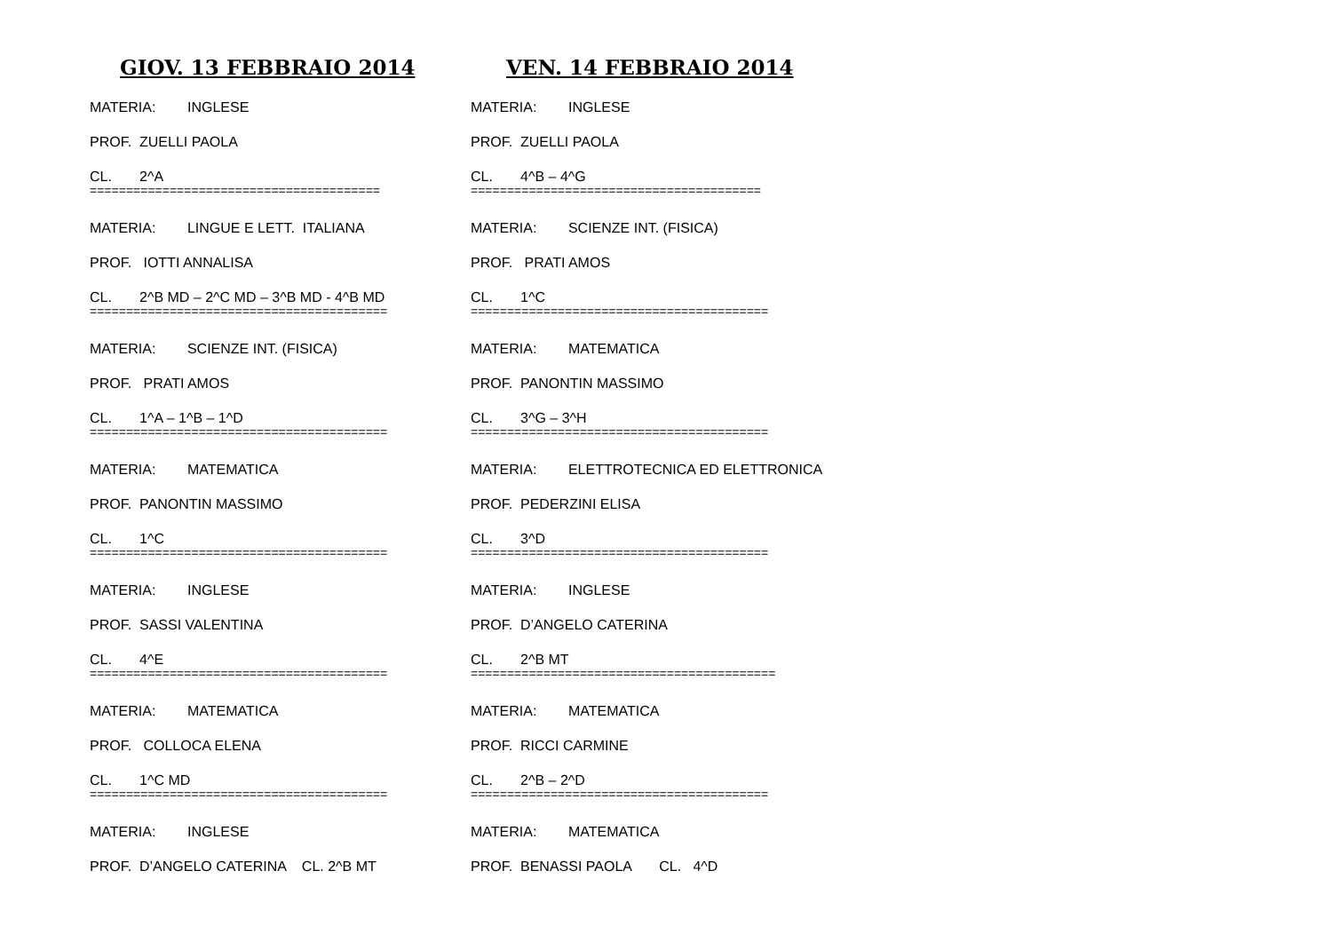GIOV. 13 FEBBRAIO 2014
MATERIA: INGLESE
PROF. ZUELLI PAOLA
CL. 2^A
========================================
MATERIA: LINGUE E LETT. ITALIANA
PROF. IOTTI ANNALISA
CL. 2^B MD – 2^C MD – 3^B MD - 4^B MD
=========================================
MATERIA: SCIENZE INT. (FISICA)
PROF. PRATI AMOS
CL. 1^A – 1^B – 1^D
=========================================
MATERIA: MATEMATICA
PROF. PANONTIN MASSIMO
CL. 1^C
=========================================
MATERIA: INGLESE
PROF. SASSI VALENTINA
CL. 4^E
=========================================
MATERIA: MATEMATICA
PROF. COLLOCA ELENA
CL. 1^C MD
=========================================
MATERIA: INGLESE
PROF. D’ANGELO CATERINA CL. 2^B MT
VEN. 14 FEBBRAIO 2014
MATERIA: INGLESE
PROF. ZUELLI PAOLA
CL. 4^B – 4^G
========================================
MATERIA: SCIENZE INT. (FISICA)
PROF. PRATI AMOS
CL. 1^C
=========================================
MATERIA: MATEMATICA
PROF. PANONTIN MASSIMO
CL. 3^G – 3^H
=========================================
MATERIA: ELETTROTECNICA ED ELETTRONICA
PROF. PEDERZINI ELISA
CL. 3^D
=========================================
MATERIA: INGLESE
PROF. D’ANGELO CATERINA
CL. 2^B MT
==========================================
MATERIA: MATEMATICA
PROF. RICCI CARMINE
CL. 2^B – 2^D
=========================================
MATERIA: MATEMATICA
PROF. BENASSI PAOLA CL. 4^D